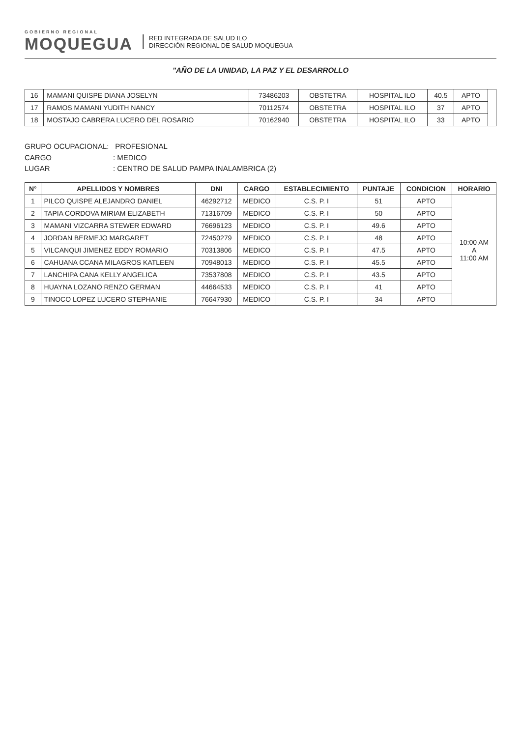GOBIERNO REGIONAL
MOQUEGUA
RED INTEGRADA DE SALUD ILO
DIRECCIÓN REGIONAL DE SALUD MOQUEGUA
"AÑO DE LA UNIDAD, LA PAZ Y EL DESARROLLO
| 16 | MAMANI QUISPE DIANA JOSELYN | 73486203 | OBSTETRA | HOSPITAL ILO | 40.5 | APTO | |
| 17 | RAMOS MAMANI YUDITH NANCY | 70112574 | OBSTETRA | HOSPITAL ILO | 37 | APTO | |
| 18 | MOSTAJO CABRERA LUCERO DEL ROSARIO | 70162940 | OBSTETRA | HOSPITAL ILO | 33 | APTO | |
GRUPO OCUPACIONAL: PROFESIONAL
CARGO: MEDICO
LUGAR: CENTRO DE SALUD PAMPA INALAMBRICA (2)
| N° | APELLIDOS Y NOMBRES | DNI | CARGO | ESTABLECIMIENTO | PUNTAJE | CONDICION | HORARIO |
| --- | --- | --- | --- | --- | --- | --- | --- |
| 1 | PILCO QUISPE ALEJANDRO DANIEL | 46292712 | MEDICO | C.S. P. I | 51 | APTO | 10:00 AM A 11:00 AM |
| 2 | TAPIA CORDOVA MIRIAM ELIZABETH | 71316709 | MEDICO | C.S. P. I | 50 | APTO | |
| 3 | MAMANI VIZCARRA STEWER EDWARD | 76696123 | MEDICO | C.S. P. I | 49.6 | APTO | |
| 4 | JORDAN BERMEJO MARGARET | 72450279 | MEDICO | C.S. P. I | 48 | APTO | |
| 5 | VILCANQUI JIMENEZ EDDY ROMARIO | 70313806 | MEDICO | C.S. P. I | 47.5 | APTO | |
| 6 | CAHUANA CCANA MILAGROS KATLEEN | 70948013 | MEDICO | C.S. P. I | 45.5 | APTO | |
| 7 | LANCHIPA CANA KELLY ANGELICA | 73537808 | MEDICO | C.S. P. I | 43.5 | APTO | |
| 8 | HUAYNA LOZANO RENZO GERMAN | 44664533 | MEDICO | C.S. P. I | 41 | APTO | |
| 9 | TINOCO LOPEZ LUCERO STEPHANIE | 76647930 | MEDICO | C.S. P. I | 34 | APTO | |